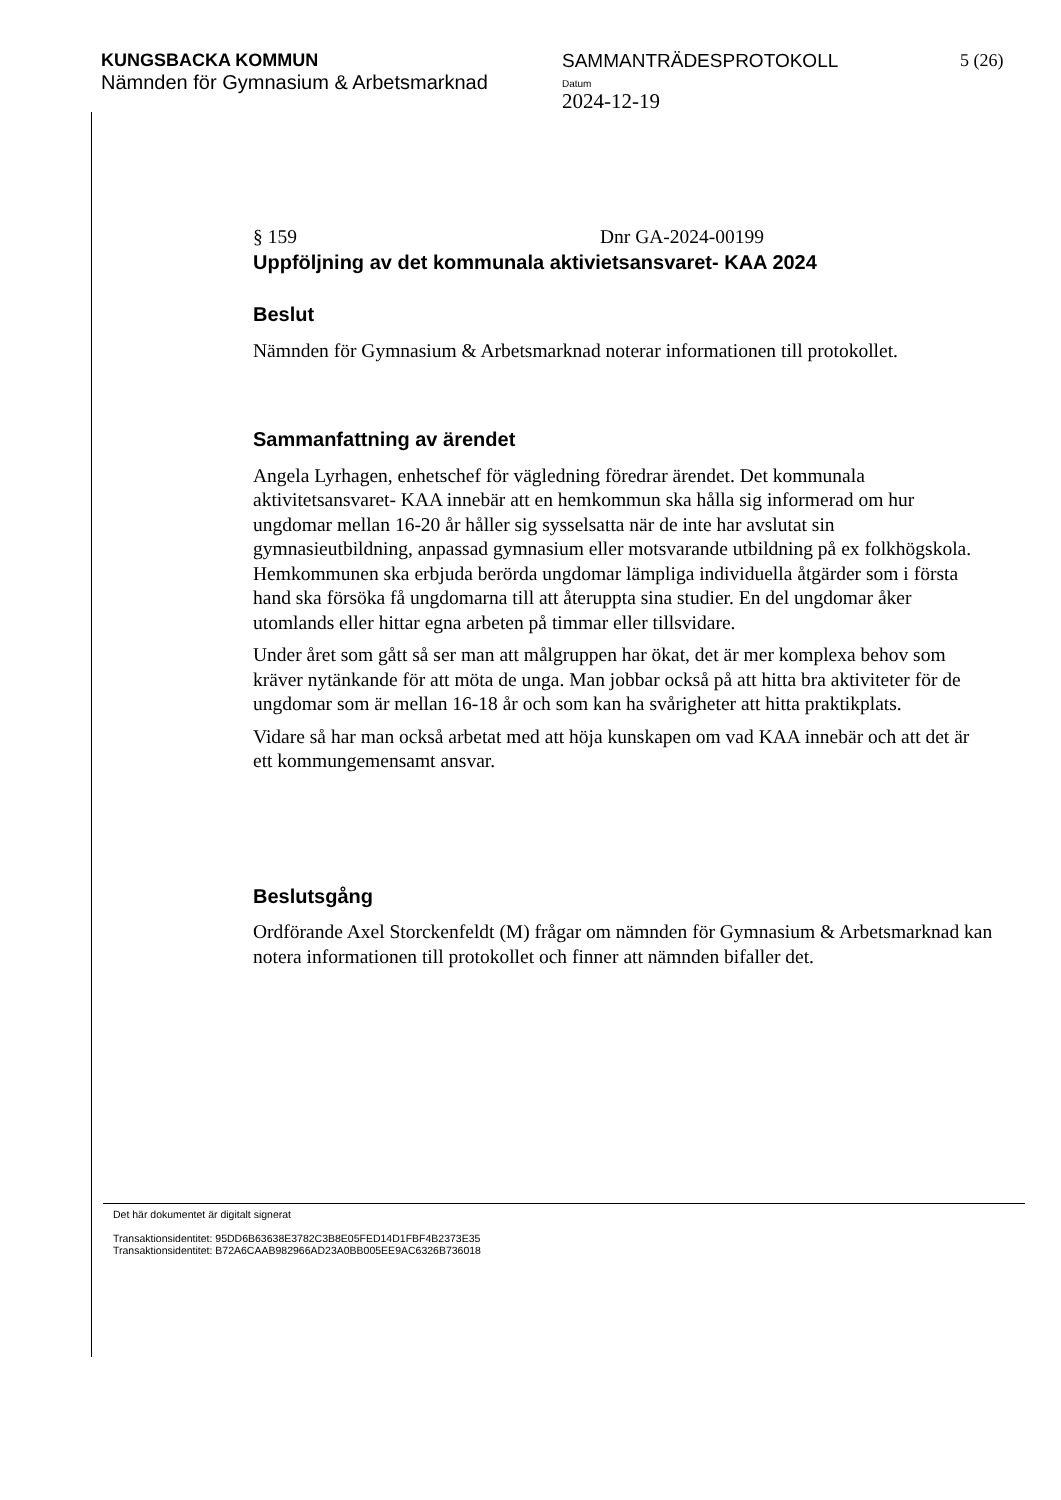KUNGSBACKA KOMMUN
Nämnden för Gymnasium & Arbetsmarknad
SAMMANTRÄDESPROTOKOLL
Datum
2024-12-19
5 (26)
§ 159 Dnr GA-2024-00199
Uppföljning av det kommunala aktivietsansvaret- KAA 2024
Beslut
Nämnden för Gymnasium & Arbetsmarknad noterar informationen till protokollet.
Sammanfattning av ärendet
Angela Lyrhagen, enhetschef för vägledning föredrar ärendet. Det kommunala aktivitetsansvaret- KAA innebär att en hemkommun ska hålla sig informerad om hur ungdomar mellan 16-20 år håller sig sysselsatta när de inte har avslutat sin gymnasieutbildning, anpassad gymnasium eller motsvarande utbildning på ex folkhögskola. Hemkommunen ska erbjuda berörda ungdomar lämpliga individuella åtgärder som i första hand ska försöka få ungdomarna till att återuppta sina studier. En del ungdomar åker utomlands eller hittar egna arbeten på timmar eller tillsvidare.
Under året som gått så ser man att målgruppen har ökat, det är mer komplexa behov som kräver nytänkande för att möta de unga. Man jobbar också på att hitta bra aktiviteter för de ungdomar som är mellan 16-18 år och som kan ha svårigheter att hitta praktikplats.
Vidare så har man också arbetat med att höja kunskapen om vad KAA innebär och att det är ett kommungemensamt ansvar.
Beslutsgång
Ordförande Axel Storckenfeldt (M) frågar om nämnden för Gymnasium & Arbetsmarknad kan notera informationen till protokollet och finner att nämnden bifaller det.
Det här dokumentet är digitalt signerat
Transaktionsidentitet: 95DD6B63638E3782C3B8E05FED14D1FBF4B2373E35
Transaktionsidentitet: B72A6CAAB982966AD23A0BB005EE9AC6326B736018